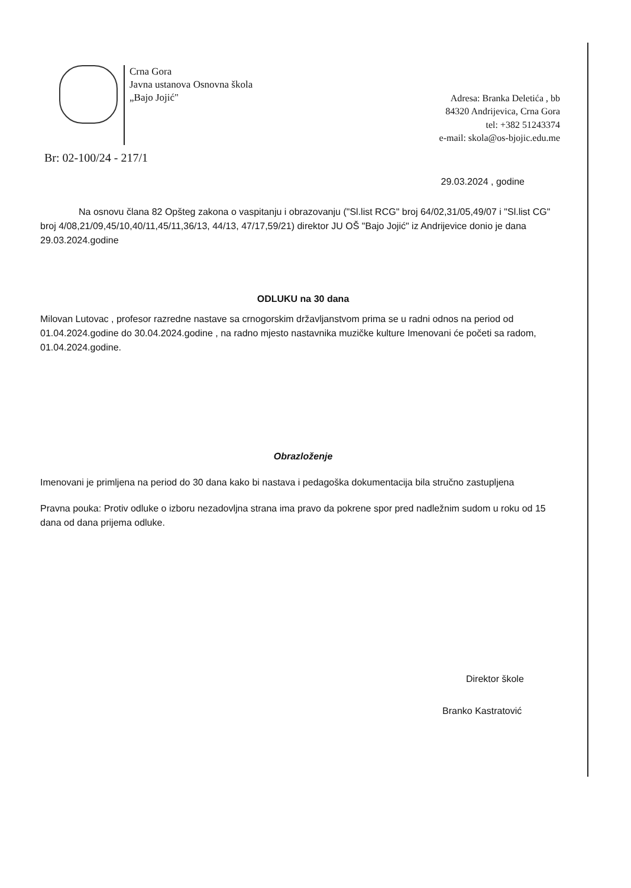Crna Gora
Javna ustanova Osnovna škola
„Bajo Jojić"
Adresa: Branka Deletića , bb
84320 Andrijevica, Crna Gora
tel: +382 51243374
e-mail: skola@os-bjojic.edu.me
Br: 02-100/24 - 217/1
29.03.2024 , godine
Na osnovu člana 82 Opšteg zakona o vaspitanju i obrazovanju ("Sl.list RCG" broj 64/02,31/05,49/07 i "Sl.list CG" broj 4/08,21/09,45/10,40/11,45/11,36/13, 44/13, 47/17,59/21) direktor JU OŠ "Bajo Jojić" iz Andrijevice donio je dana 29.03.2024.godine
ODLUKU na 30 dana
Milovan Lutovac , profesor razredne nastave sa crnogorskim državljanstvom prima se u radni odnos na period od 01.04.2024.godine do 30.04.2024.godine , na radno mjesto nastavnika muzičke kulture Imenovani će početi sa radom, 01.04.2024.godine.
Obrazloženje
Imenovani je primljena na period do 30 dana kako bi nastava i pedagoška dokumentacija bila stručno zastupljena
Pravna pouka: Protiv odluke o izboru nezadovljna strana ima pravo da pokrene spor pred nadležnim sudom u roku od 15 dana od dana prijema odluke.
Direktor škole
Branko Kastratović